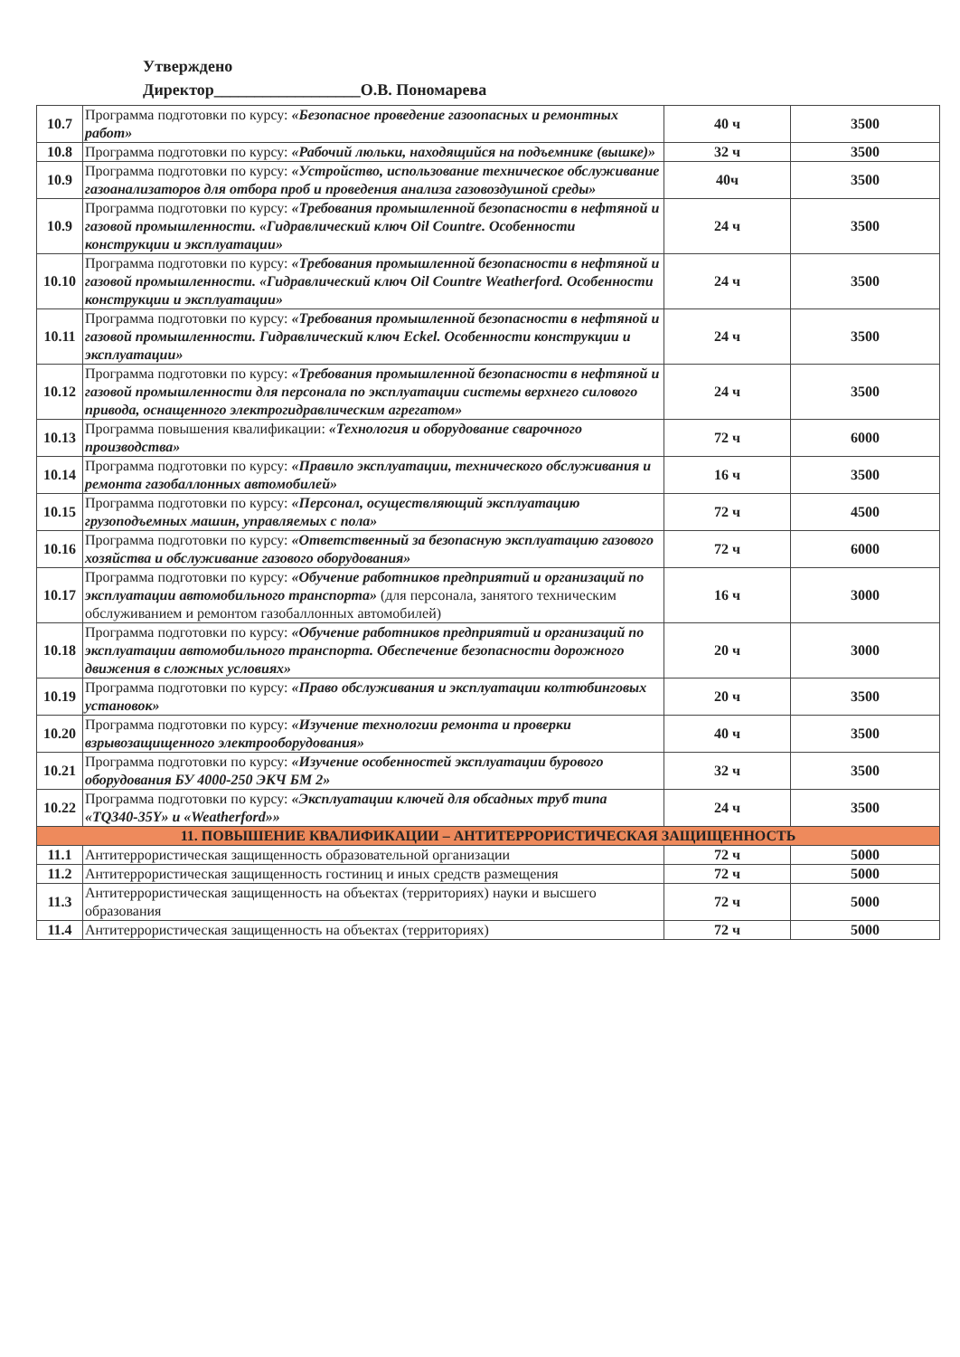Утверждено
Директор__________________О.В. Пономарева
| 10.7 | Программа подготовки по курсу: «Безопасное проведение газоопасных и ремонтных работ» | 40 ч | 3500 |
| 10.8 | Программа подготовки по курсу: «Рабочий люльки, находящийся на подъемнике (вышке)» | 32 ч | 3500 |
| 10.9 | Программа подготовки по курсу: «Устройство, использование техническое обслуживание газоанализаторов для отбора проб и проведения анализа газовоздушной среды» | 40ч | 3500 |
| 10.9 | Программа подготовки по курсу: «Требования промышленной безопасности в нефтяной и газовой промышленности. «Гидравлический ключ Oil Countre. Особенности конструкции и эксплуатации» | 24 ч | 3500 |
| 10.10 | Программа подготовки по курсу: «Требования промышленной безопасности в нефтяной и газовой промышленности. «Гидравлический ключ Oil Countre Weatherford. Особенности конструкции и эксплуатации» | 24 ч | 3500 |
| 10.11 | Программа подготовки по курсу: «Требования промышленной безопасности в нефтяной и газовой промышленности. Гидравлический ключ Eckel. Особенности конструкции и эксплуатации» | 24 ч | 3500 |
| 10.12 | Программа подготовки по курсу: «Требования промышленной безопасности в нефтяной и газовой промышленности для персонала по эксплуатации системы верхнего силового привода, оснащенного электрогидравлическим агрегатом» | 24 ч | 3500 |
| 10.13 | Программа повышения квалификации: «Технология и оборудование сварочного производства» | 72 ч | 6000 |
| 10.14 | Программа подготовки по курсу: «Правило эксплуатации, технического обслуживания и ремонта газобаллонных автомобилей» | 16 ч | 3500 |
| 10.15 | Программа подготовки по курсу: «Персонал, осуществляющий эксплуатацию грузоподъемных машин, управляемых с пола» | 72 ч | 4500 |
| 10.16 | Программа подготовки по курсу: «Ответственный за безопасную эксплуатацию газового хозяйства и обслуживание газового оборудования» | 72 ч | 6000 |
| 10.17 | Программа подготовки по курсу: «Обучение работников предприятий и организаций по эксплуатации автомобильного транспорта» (для персонала, занятого техническим обслуживанием и ремонтом газобаллонных автомобилей) | 16 ч | 3000 |
| 10.18 | Программа подготовки по курсу: «Обучение работников предприятий и организаций по эксплуатации автомобильного транспорта. Обеспечение безопасности дорожного движения в сложных условиях» | 20 ч | 3000 |
| 10.19 | Программа подготовки по курсу: «Право обслуживания и эксплуатации колтюбинговых установок» | 20 ч | 3500 |
| 10.20 | Программа подготовки по курсу: «Изучение технологии ремонта и проверки взрывозащищенного электрооборудования» | 40 ч | 3500 |
| 10.21 | Программа подготовки по курсу: «Изучение особенностей эксплуатации бурового оборудования БУ 4000-250 ЭКЧ БМ 2» | 32 ч | 3500 |
| 10.22 | Программа подготовки по курсу: «Эксплуатации ключей для обсадных труб типа «TQ340-35Y» и «Weatherford»» | 24 ч | 3500 |
| 11. ПОВЫШЕНИЕ КВАЛИФИКАЦИИ – АНТИТЕРРОРИСТИЧЕСКАЯ ЗАЩИЩЕННОСТЬ | | | |
| 11.1 | Антитеррористическая защищенность образовательной организации | 72 ч | 5000 |
| 11.2 | Антитеррористическая защищенность гостиниц и иных средств размещения | 72 ч | 5000 |
| 11.3 | Антитеррористическая защищенность на объектах (территориях) науки и высшего образования | 72 ч | 5000 |
| 11.4 | Антитеррористическая защищенность на объектах (территориях) | 72 ч | 5000 |